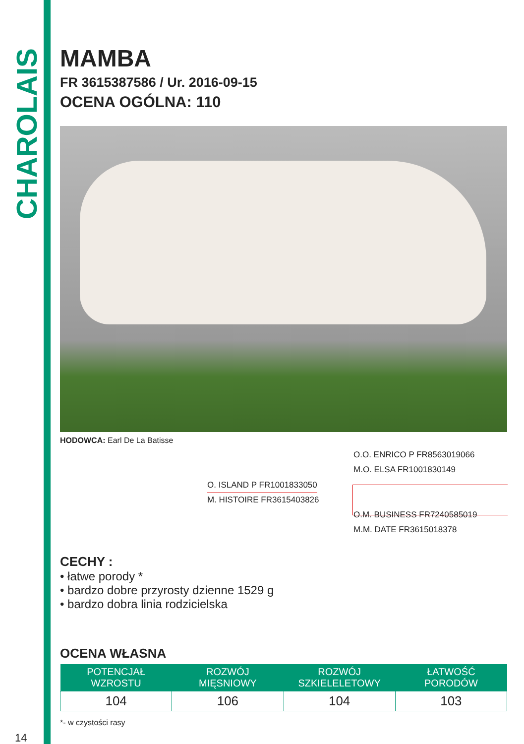CHAROLAIS
MAMBA
FR 3615387586 / Ur. 2016-09-15
OCENA OGÓLNA: 110
HODOWCA: Earl De La Batisse
O.O. ENRICO P FR8563019066
M.O. ELSA FR1001830149
O. ISLAND P FR1001833050
M. HISTOIRE FR3615403826
O.M. BUSINESS FR7240585019
M.M. DATE FR3615018378
CECHY :
• łatwe porody *
• bardzo dobre przyrosty dzienne 1529 g
• bardzo dobra linia rodzicielska
OCENA WŁASNA
| POTENCJAŁ WZROSTU | ROZWÓJ MIĘSNIOWY | ROZWÓJ SZKIELELETOWY | ŁATWOŚĆ PORODÓW |
| --- | --- | --- | --- |
| 104 | 106 | 104 | 103 |
*- w czystości rasy
14